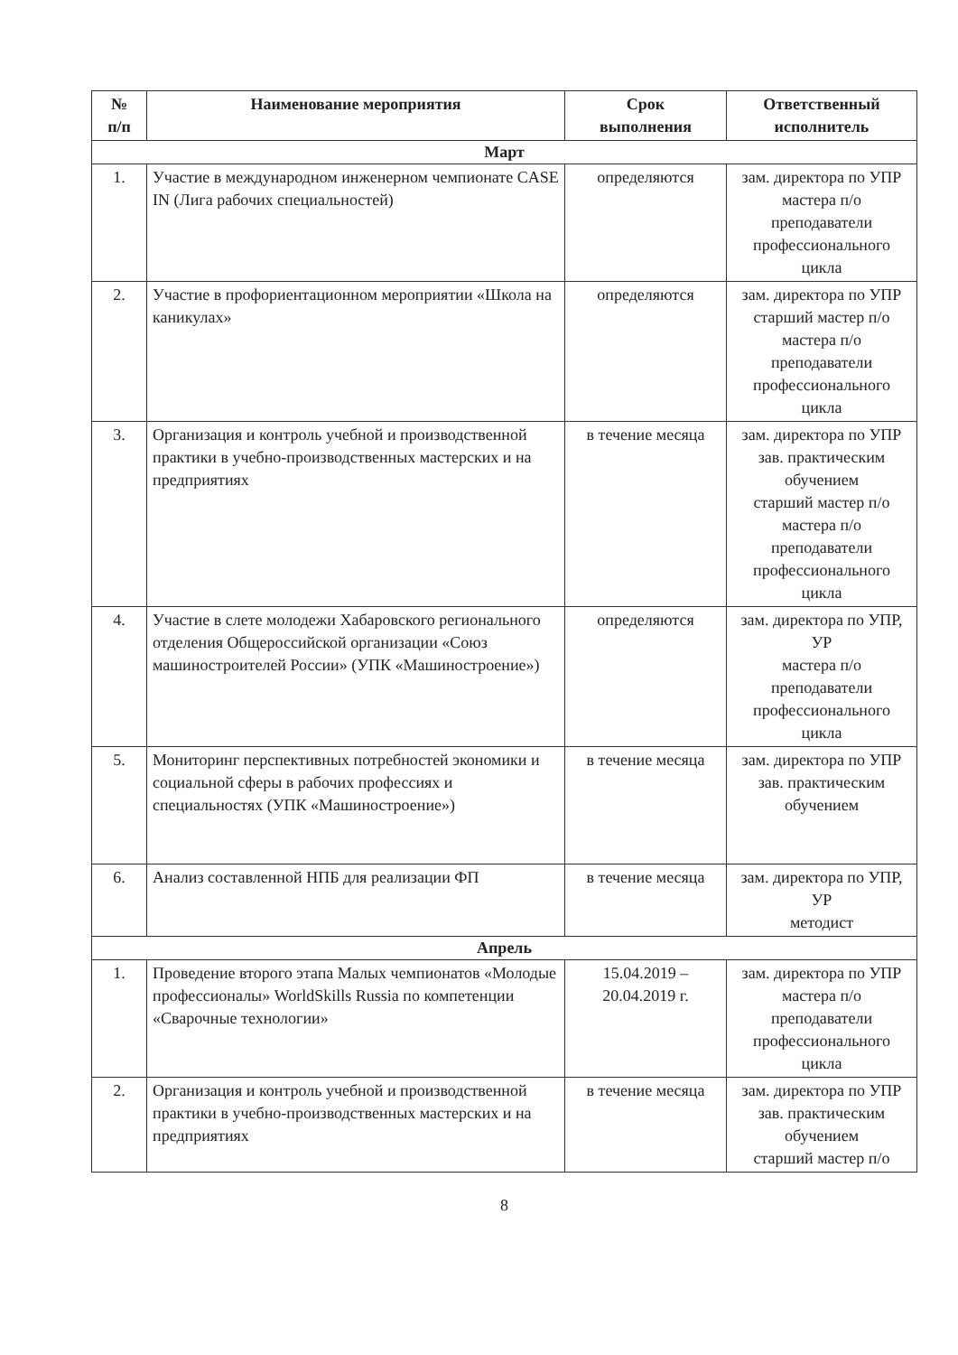| № п/п | Наименование мероприятия | Срок выполнения | Ответственный исполнитель |
| --- | --- | --- | --- |
| Март | | | |
| 1. | Участие в международном инженерном чемпионате CASE IN (Лига рабочих специальностей) | определяются | зам. директора по УПР мастера п/о преподаватели профессионального цикла |
| 2. | Участие в профориентационном мероприятии «Школа на каникулах» | определяются | зам. директора по УПР старший мастер п/о мастера п/о преподаватели профессионального цикла |
| 3. | Организация и контроль учебной и производственной практики в учебно-производственных мастерских и на предприятиях | в течение месяца | зам. директора по УПР зав. практическим обучением старший мастер п/о мастера п/о преподаватели профессионального цикла |
| 4. | Участие в слете молодежи Хабаровского регионального отделения Общероссийской организации «Союз машиностроителей России» (УПК «Машиностроение») | определяются | зам. директора по УПР, УР мастера п/о преподаватели профессионального цикла |
| 5. | Мониторинг перспективных потребностей экономики и социальной сферы в рабочих профессиях и специальностях (УПК «Машиностроение») | в течение месяца | зам. директора по УПР зав. практическим обучением |
| 6. | Анализ составленной НПБ для реализации ФП | в течение месяца | зам. директора по УПР, УР методист |
| Апрель | | | |
| 1. | Проведение второго этапа Малых чемпионатов «Молодые профессионалы» WorldSkills Russia по компетенции «Сварочные технологии» | 15.04.2019 – 20.04.2019 г. | зам. директора по УПР мастера п/о преподаватели профессионального цикла |
| 2. | Организация и контроль учебной и производственной практики в учебно-производственных мастерских и на предприятиях | в течение месяца | зам. директора по УПР зав. практическим обучением старший мастер п/о |
8